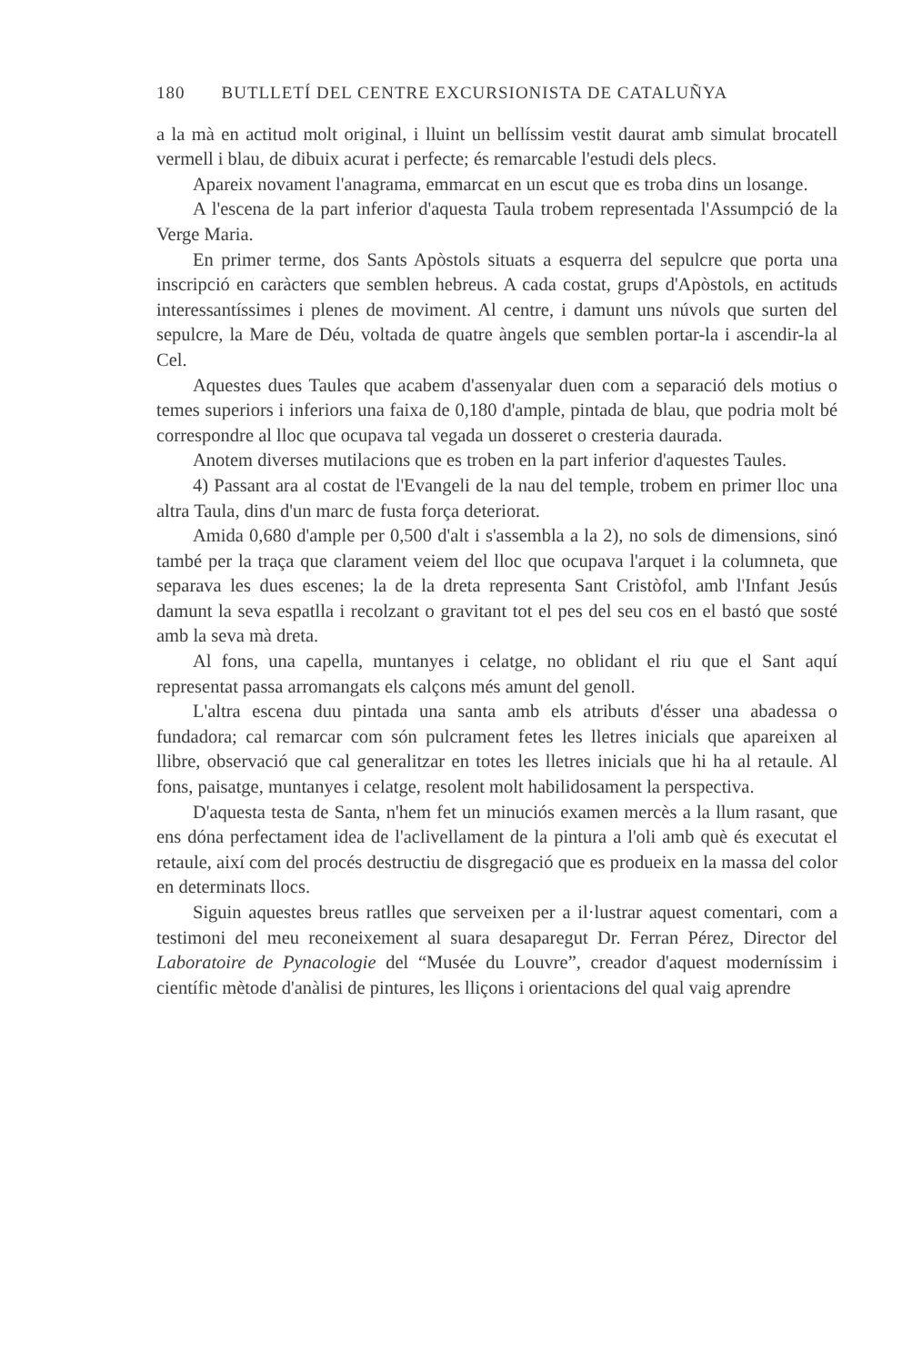180 BUTLLETÍ DEL CENTRE EXCURSIONISTA DE CATALUÑYA
a la mà en actitud molt original, i lluint un bellíssim vestit daurat amb simulat brocatell vermell i blau, de dibuix acurat i perfecte; és remarcable l'estudi dels plecs.
Apareix novament l'anagrama, emmarcat en un escut que es troba dins un losange.
A l'escena de la part inferior d'aquesta Taula trobem representada l'Assumpció de la Verge Maria.
En primer terme, dos Sants Apòstols situats a esquerra del sepulcre que porta una inscripció en caràcters que semblen hebreus. A cada costat, grups d'Apòstols, en actituds interessantíssimes i plenes de moviment. Al centre, i damunt uns núvols que surten del sepulcre, la Mare de Déu, voltada de quatre àngels que semblen portar-la i ascendir-la al Cel.
Aquestes dues Taules que acabem d'assenyalar duen com a separació dels motius o temes superiors i inferiors una faixa de 0,180 d'ample, pintada de blau, que podria molt bé correspondre al lloc que ocupava tal vegada un dosseret o cresteria daurada.
Anotem diverses mutilacions que es troben en la part inferior d'aquestes Taules.
4) Passant ara al costat de l'Evangeli de la nau del temple, trobem en primer lloc una altra Taula, dins d'un marc de fusta força deteriorat.
Amida 0,680 d'ample per 0,500 d'alt i s'assembla a la 2), no sols de dimensions, sinó també per la traça que clarament veiem del lloc que ocupava l'arquet i la columneta, que separava les dues escenes; la de la dreta representa Sant Cristòfol, amb l'Infant Jesús damunt la seva espatlla i recolzant o gravitant tot el pes del seu cos en el bastó que sosté amb la seva mà dreta.
Al fons, una capella, muntanyes i celatge, no oblidant el riu que el Sant aquí representat passa arromangats els calçons més amunt del genoll.
L'altra escena duu pintada una santa amb els atributs d'ésser una abadessa o fundadora; cal remarcar com són pulcrament fetes les lletres inicials que apareixen al llibre, observació que cal generalitzar en totes les lletres inicials que hi ha al retaule. Al fons, paisatge, muntanyes i celatge, resolent molt habilidosament la perspectiva.
D'aquesta testa de Santa, n'hem fet un minuciós examen mercès a la llum rasant, que ens dóna perfectament idea de l'aclivellament de la pintura a l'oli amb què és executat el retaule, així com del procés destructiu de disgregació que es produeix en la massa del color en determinats llocs.
Siguin aquestes breus ratlles que serveixen per a il·lustrar aquest comentari, com a testimoni del meu reconeixement al suara desaparegut Dr. Ferran Pérez, Director del Laboratoire de Pynacologie del “Musée du Louvre”, creador d'aquest moderníssim i científic mètode d'anàlisi de pintures, les lliçons i orientacions del qual vaig aprendre